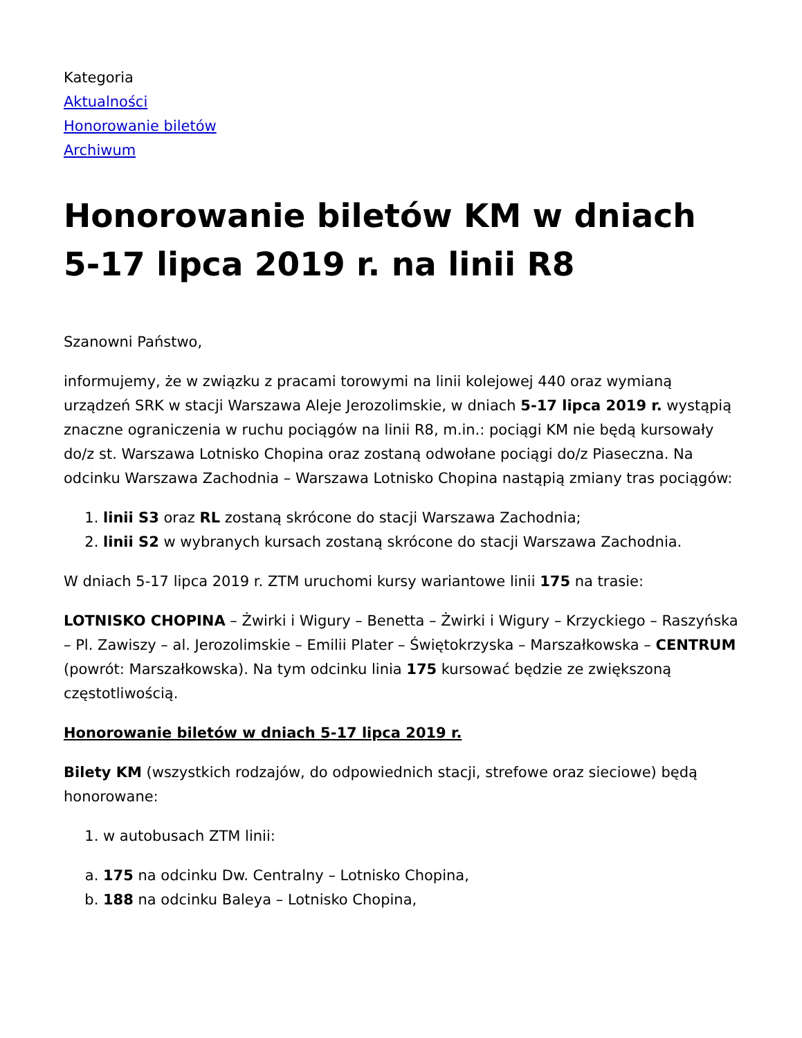Kategoria
Aktualności
Honorowanie biletów
Archiwum
Honorowanie biletów KM w dniach 5-17 lipca 2019 r. na linii R8
Szanowni Państwo,
informujemy, że w związku z pracami torowymi na linii kolejowej 440 oraz wymianą urządzeń SRK w stacji Warszawa Aleje Jerozolimskie, w dniach 5-17 lipca 2019 r. wystąpią znaczne ograniczenia w ruchu pociągów na linii R8, m.in.: pociągi KM nie będą kursowały do/z st. Warszawa Lotnisko Chopina oraz zostaną odwołane pociągi do/z Piaseczna. Na odcinku Warszawa Zachodnia – Warszawa Lotnisko Chopina nastąpią zmiany tras pociągów:
1. linii S3 oraz RL zostaną skrócone do stacji Warszawa Zachodnia;
2. linii S2 w wybranych kursach zostaną skrócone do stacji Warszawa Zachodnia.
W dniach 5-17 lipca 2019 r. ZTM uruchomi kursy wariantowe linii 175 na trasie:
LOTNISKO CHOPINA – Żwirki i Wigury – Benetta – Żwirki i Wigury – Krzyckiego – Raszyńska – Pl. Zawiszy – al. Jerozolimskie – Emilii Plater – Świętokrzyska – Marszałkowska – CENTRUM (powrót: Marszałkowska). Na tym odcinku linia 175 kursować będzie ze zwiększoną częstotliwością.
Honorowanie biletów w dniach 5-17 lipca 2019 r.
Bilety KM (wszystkich rodzajów, do odpowiednich stacji, strefowe oraz sieciowe) będą honorowane:
1. w autobusach ZTM linii:
a. 175 na odcinku Dw. Centralny – Lotnisko Chopina,
b. 188 na odcinku Baleya – Lotnisko Chopina,